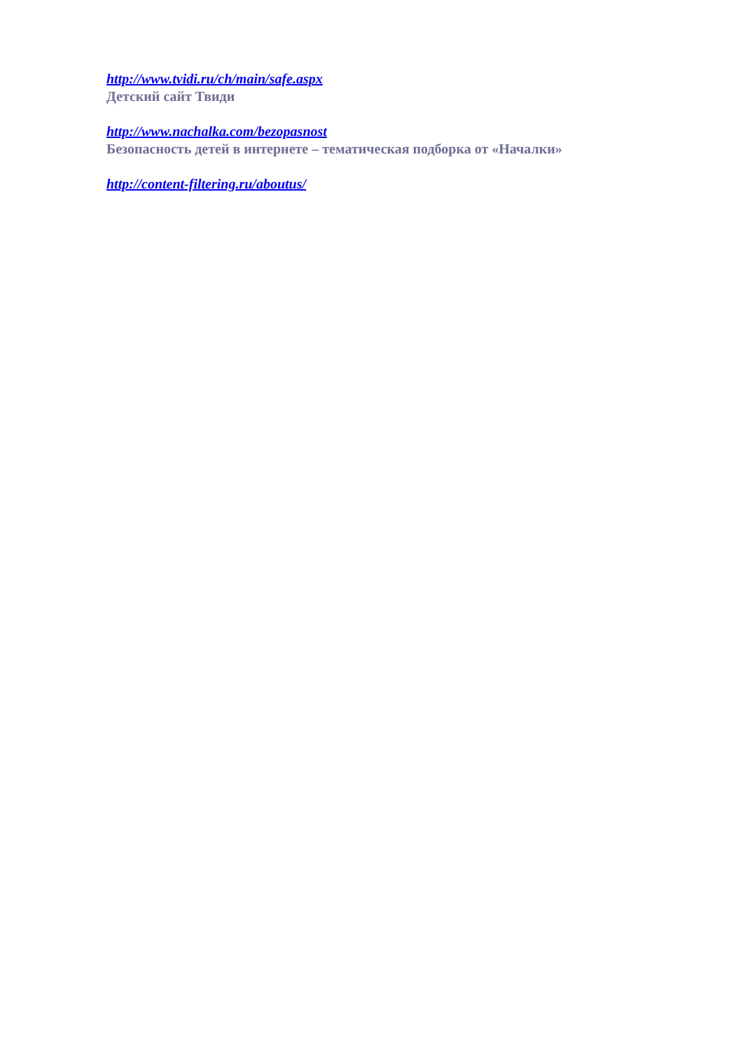http://www.tvidi.ru/ch/main/safe.aspx
Детский сайт Твиди
http://www.nachalka.com/bezopasnost
Безопасность детей в интернете – тематическая подборка от «Началки»
http://content-filtering.ru/aboutus/